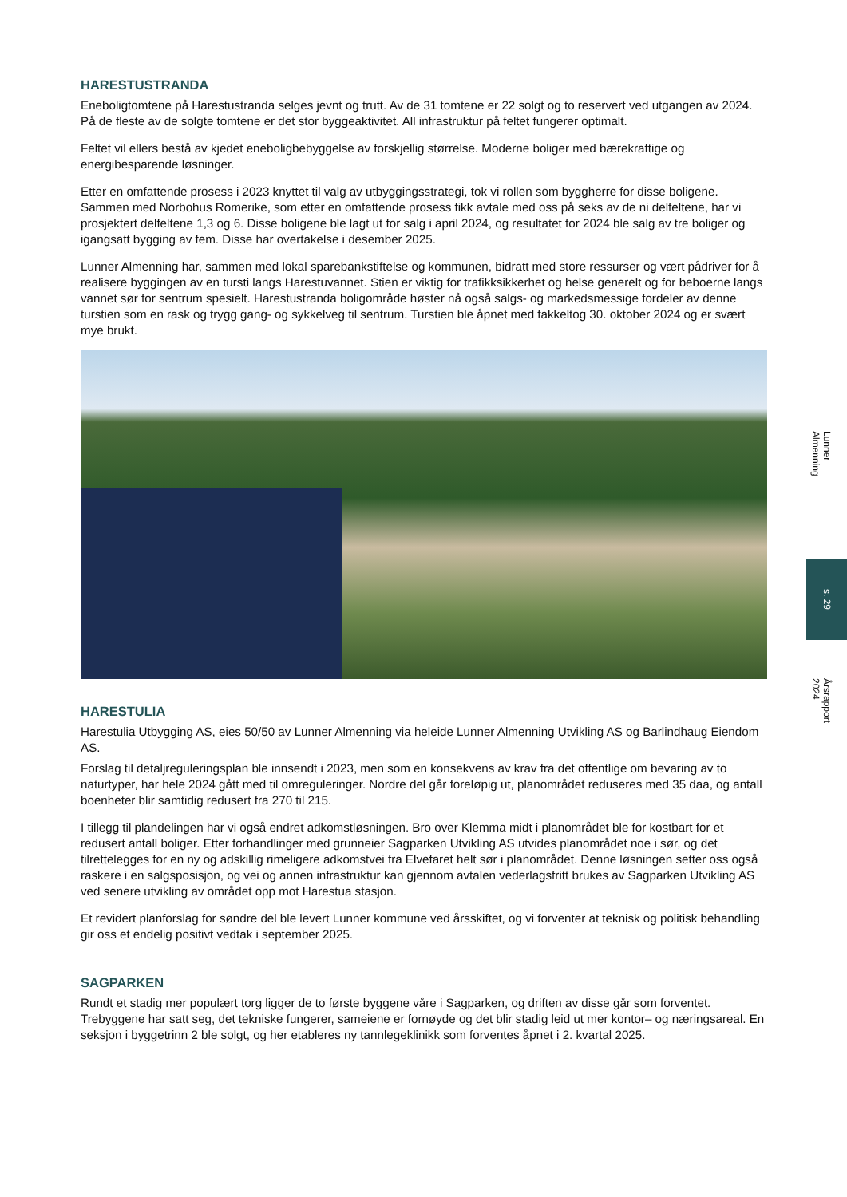HARESTUSTRANDA
Eneboligtomtene på Harestustranda selges jevnt og trutt. Av de 31 tomtene er 22 solgt og to reservert ved utgangen av 2024. På de fleste av de solgte tomtene er det stor byggeaktivitet. All infrastruktur på feltet fungerer optimalt.
Feltet vil ellers bestå av kjedet eneboligbebyggelse av forskjellig størrelse. Moderne boliger med bærekraftige og energibesparende løsninger.
Etter en omfattende prosess i 2023 knyttet til valg av utbyggingsstrategi, tok vi rollen som byggherre for disse boligene. Sammen med Norbohus Romerike, som etter en omfattende prosess fikk avtale med oss på seks av de ni delfeltene, har vi prosjektert delfeltene 1,3 og 6. Disse boligene ble lagt ut for salg i april 2024, og resultatet for 2024 ble salg av tre boliger og igangsatt bygging av fem. Disse har overtakelse i desember 2025.
Lunner Almenning har, sammen med lokal sparebankstiftelse og kommunen, bidratt med store ressurser og vært pådriver for å realisere byggingen av en tursti langs Harestuvannet. Stien er viktig for trafikksikkerhet og helse generelt og for beboerne langs vannet sør for sentrum spesielt. Harestustranda boligområde høster nå også salgs- og markedsmessige fordeler av denne turstien som en rask og trygg gang- og sykkelveg til sentrum. Turstien ble åpnet med fakkeltog 30. oktober 2024 og er svært mye brukt.
HARESTULIA
Harestulia Utbygging AS, eies 50/50 av Lunner Almenning via heleide Lunner Almenning Utvikling AS og Barlindhaug Eiendom AS.
Forslag til detaljreguleringsplan ble innsendt i 2023, men som en konsekvens av krav fra det offentlige om bevaring av to naturtyper, har hele 2024 gått med til omreguleringer. Nordre del går foreløpig ut, planområdet reduseres med 35 daa, og antall boenheter blir samtidig redusert fra 270 til 215.
I tillegg til plandelingen har vi også endret adkomstløsningen. Bro over Klemma midt i planområdet ble for kostbart for et redusert antall boliger. Etter forhandlinger med grunneier Sagparken Utvikling AS utvides planområdet noe i sør, og det tilrettelegges for en ny og adskillig rimeligere adkomstvei fra Elvefaret helt sør i planområdet. Denne løsningen setter oss også raskere i en salgsposisjon, og vei og annen infrastruktur kan gjennom avtalen vederlagsfritt brukes av Sagparken Utvikling AS ved senere utvikling av området opp mot Harestua stasjon.
Et revidert planforslag for søndre del ble levert Lunner kommune ved årsskiftet, og vi forventer at teknisk og politisk behandling gir oss et endelig positivt vedtak i september 2025.
SAGPARKEN
Rundt et stadig mer populært torg ligger de to første byggene våre i Sagparken, og driften av disse går som forventet. Trebyggene har satt seg, det tekniske fungerer, sameiene er fornøyde og det blir stadig leid ut mer kontor– og næringsareal. En seksjon i byggetrinn 2 ble solgt, og her etableres ny tannlegeklinikk som forventes åpnet i 2. kvartal 2025.
Lunner Almenning
s. 29
Årsrapport 2024